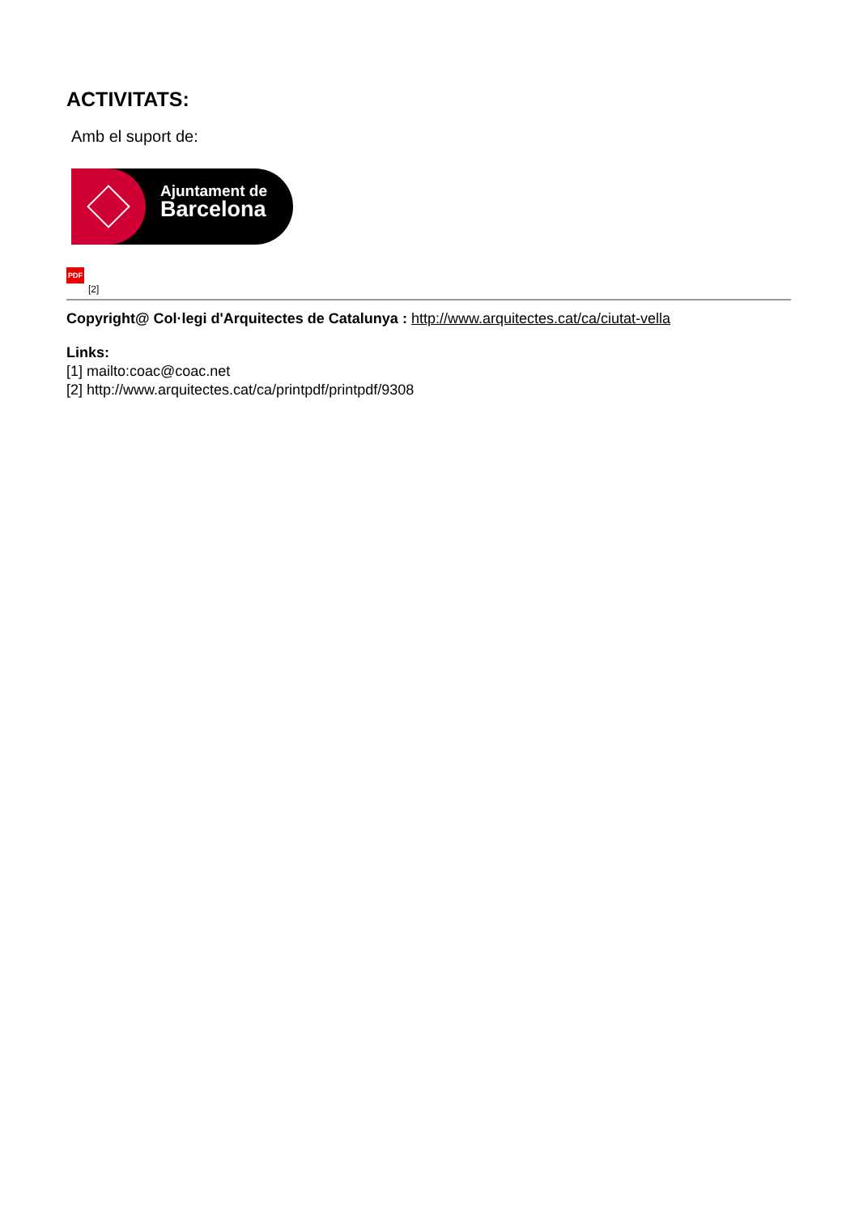ACTIVITATS:
Amb el suport de:
Ajuntament de
Barcelona
PDF
[2]
Copyright@ Col·legi d'Arquitectes de Catalunya : http://www.arquitectes.cat/ca/ciutat-vella
Links:
[1] mailto:coac@coac.net
[2] http://www.arquitectes.cat/ca/printpdf/printpdf/9308